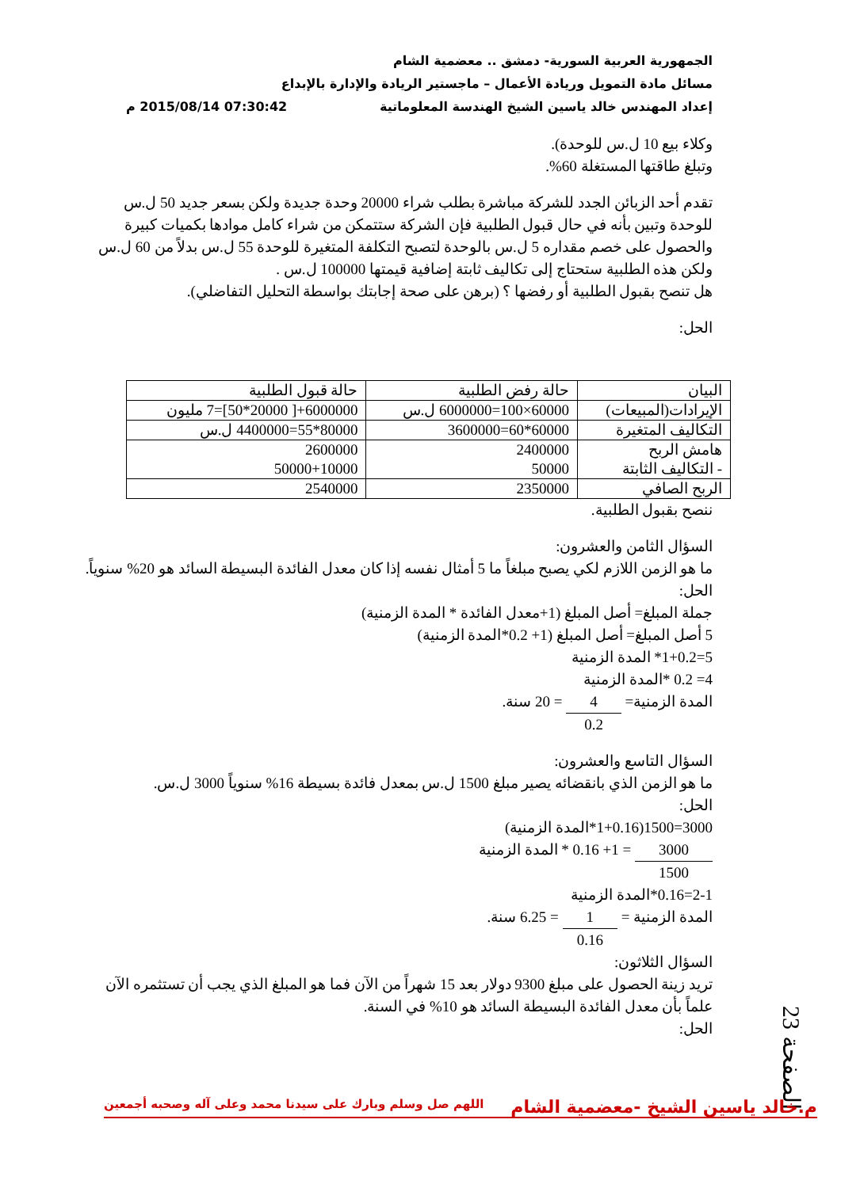الجمهورية العربية السورية- دمشق .. معضمية الشام
مسائل مادة التمويل وريادة الأعمال – ماجستير الريادة والإدارة بالإبداع
إعداد المهندس خالد ياسين الشيخ الهندسة المعلوماتية 07:30:42 2015/08/14 م
وكلاء بيع 10 ل.س للوحدة).
وتبلغ طاقتها المستغلة 60%.
تقدم أحد الزبائن الجدد للشركة مباشرة بطلب شراء 20000 وحدة جديدة ولكن بسعر جديد 50 ل.س للوحدة وتبين بأنه في حال قبول الطلبية فإن الشركة ستتمكن من شراء كامل موادها بكميات كبيرة والحصول على خصم مقداره 5 ل.س بالوحدة لتصبح التكلفة المتغيرة للوحدة 55 ل.س بدلاً من 60 ل.س ولكن هذه الطلبية ستحتاج إلى تكاليف ثابتة إضافية قيمتها 100000 ل.س .
هل تنصح بقبول الطلبية أو رفضها ؟ (برهن على صحة إجابتك بواسطة التحليل التفاضلي).
الحل:
| البيان | حالة رفض الطلبية | حالة قبول الطلبية |
| الإيرادات(المبيعات) | 60000×100=6000000 ل.س | 6000000+[ 20000*50]=7 مليون |
| التكاليف المتغيرة | 60000*60=3600000 | 80000*55=4400000 ل.س |
| هامش الربح - التكاليف الثابتة | 2400000 50000 | 2600000 50000+10000 |
| الربح الصافي | 2350000 | 2540000 |
ننصح بقبول الطلبية.
السؤال الثامن والعشرون:
ما هو الزمن اللازم لكي يصبح مبلغاً ما 5 أمثال نفسه إذا كان معدل الفائدة البسيطة السائد هو 20% سنوياً.
الحل:
جملة المبلغ= أصل المبلغ (1+معدل الفائدة * المدة الزمنية)
5 أصل المبلغ= أصل المبلغ (1+ 0.2*المدة الزمنية)
5=1+0.2* المدة الزمنية
4= 0.2 *المدة الزمنية
المدة الزمنية= 4 0.2 = 20 سنة.
السؤال التاسع والعشرون:
ما هو الزمن الذي بانقضائه يصير مبلغ 1500 ل.س بمعدل فائدة بسيطة 16% سنوياً 3000 ل.س.
الحل:
3000=1500(1+0.16*المدة الزمنية)
3000 1500 = 1+ 0.16 * المدة الزمنية
2-1=0.16*المدة الزمنية
المدة الزمنية = 1 0.16 = 6.25 سنة.
السؤال الثلاثون:
تريد زينة الحصول على مبلغ 9300 دولار بعد 15 شهراً من الآن فما هو المبلغ الذي يجب أن تستثمره الآن علماً بأن معدل الفائدة البسيطة السائد هو 10% في السنة.
الحل:
الصفحة 23
م.خالد ياسين الشيخ -معضمية الشام اللهم صل وسلم وبارك على سيدنا محمد وعلى آله وصحبه أجمعين